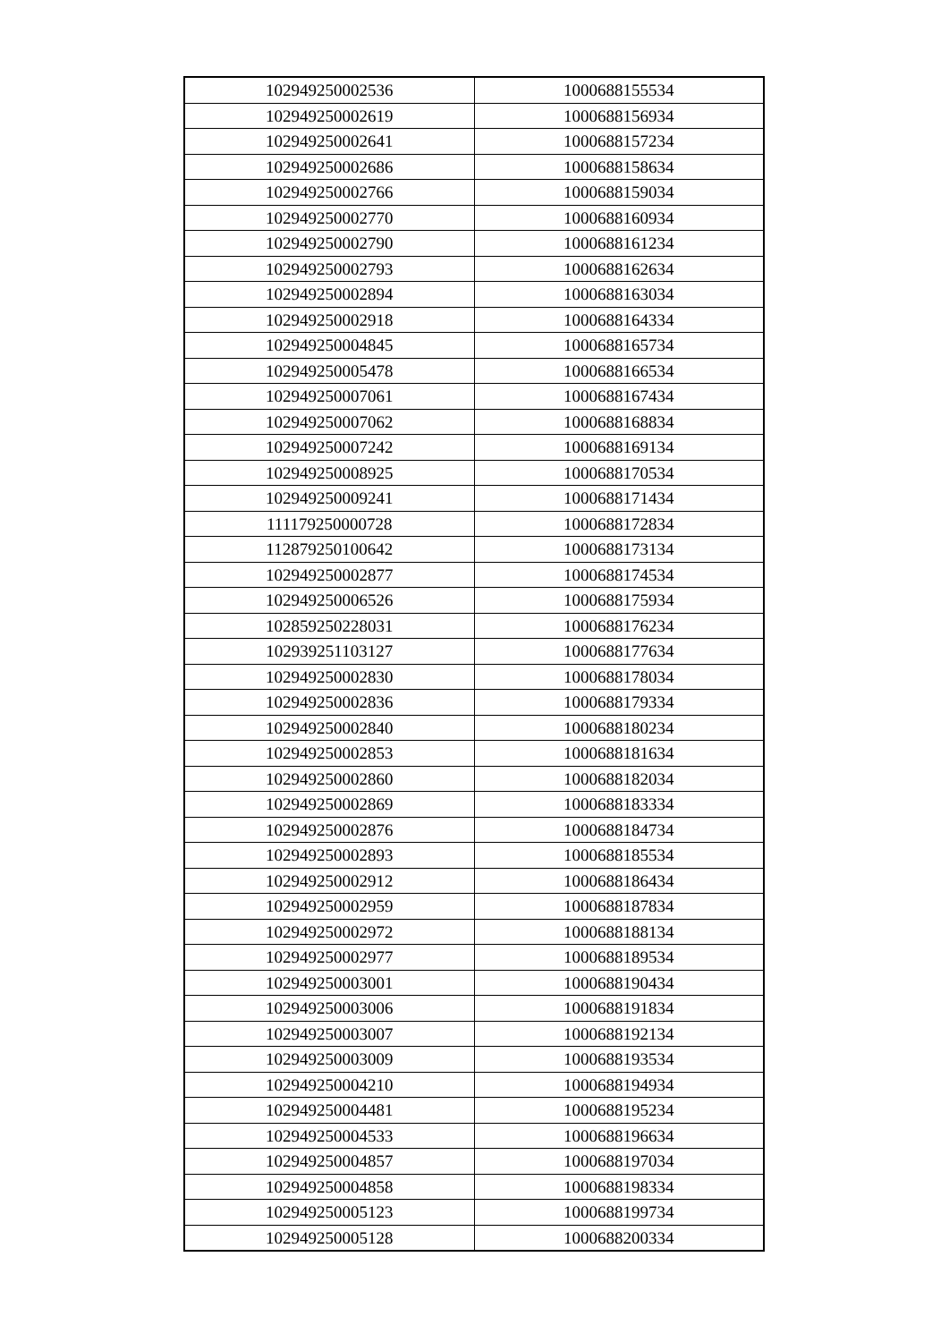| 102949250002536 | 1000688155534 |
| 102949250002619 | 1000688156934 |
| 102949250002641 | 1000688157234 |
| 102949250002686 | 1000688158634 |
| 102949250002766 | 1000688159034 |
| 102949250002770 | 1000688160934 |
| 102949250002790 | 1000688161234 |
| 102949250002793 | 1000688162634 |
| 102949250002894 | 1000688163034 |
| 102949250002918 | 1000688164334 |
| 102949250004845 | 1000688165734 |
| 102949250005478 | 1000688166534 |
| 102949250007061 | 1000688167434 |
| 102949250007062 | 1000688168834 |
| 102949250007242 | 1000688169134 |
| 102949250008925 | 1000688170534 |
| 102949250009241 | 1000688171434 |
| 111179250000728 | 1000688172834 |
| 112879250100642 | 1000688173134 |
| 102949250002877 | 1000688174534 |
| 102949250006526 | 1000688175934 |
| 102859250228031 | 1000688176234 |
| 102939251103127 | 1000688177634 |
| 102949250002830 | 1000688178034 |
| 102949250002836 | 1000688179334 |
| 102949250002840 | 1000688180234 |
| 102949250002853 | 1000688181634 |
| 102949250002860 | 1000688182034 |
| 102949250002869 | 1000688183334 |
| 102949250002876 | 1000688184734 |
| 102949250002893 | 1000688185534 |
| 102949250002912 | 1000688186434 |
| 102949250002959 | 1000688187834 |
| 102949250002972 | 1000688188134 |
| 102949250002977 | 1000688189534 |
| 102949250003001 | 1000688190434 |
| 102949250003006 | 1000688191834 |
| 102949250003007 | 1000688192134 |
| 102949250003009 | 1000688193534 |
| 102949250004210 | 1000688194934 |
| 102949250004481 | 1000688195234 |
| 102949250004533 | 1000688196634 |
| 102949250004857 | 1000688197034 |
| 102949250004858 | 1000688198334 |
| 102949250005123 | 1000688199734 |
| 102949250005128 | 1000688200334 |